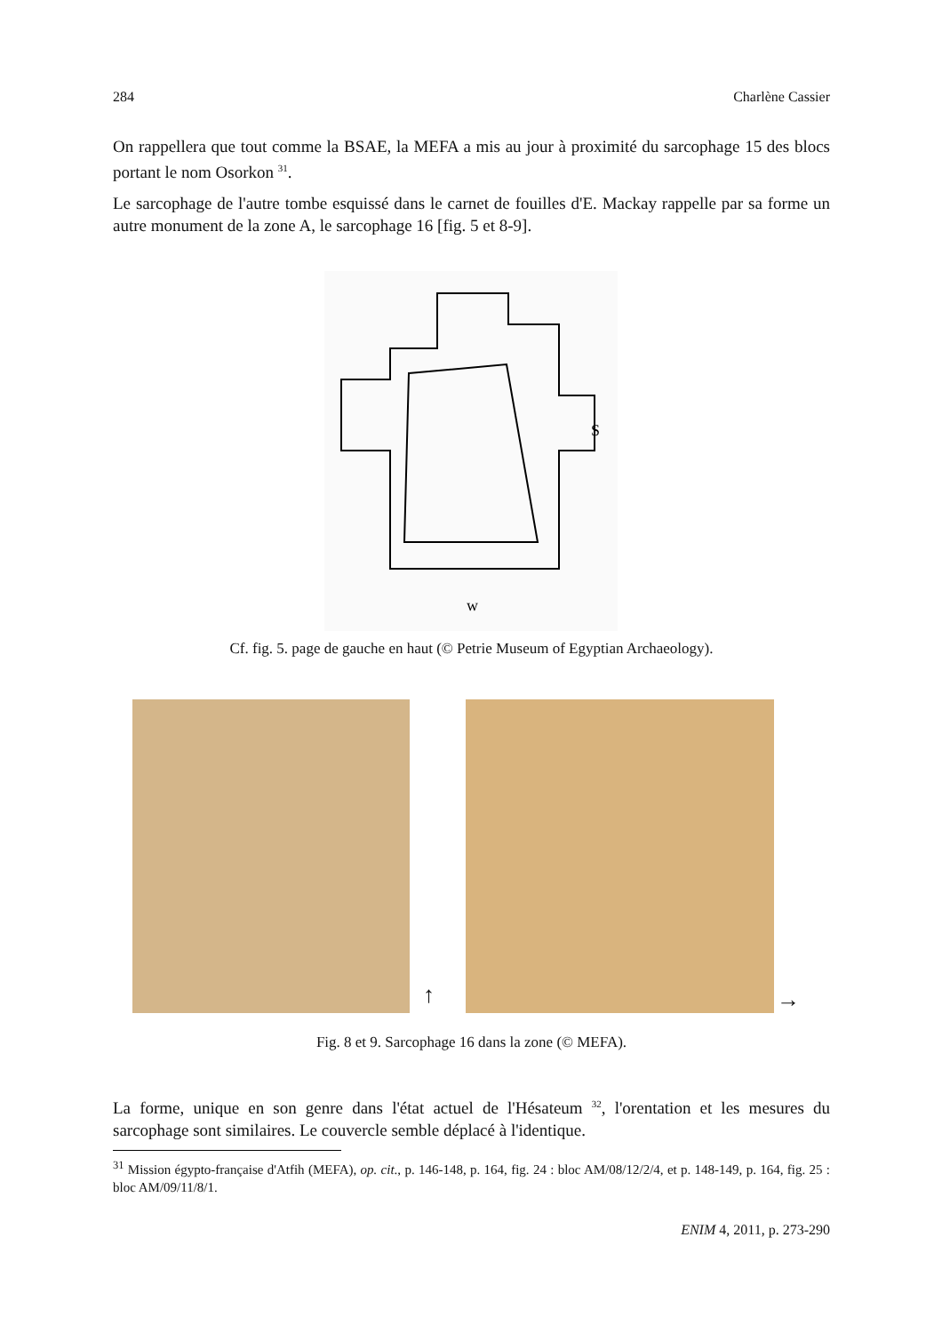284 Charlène Cassier
On rappellera que tout comme la BSAE, la MEFA a mis au jour à proximité du sarcophage 15 des blocs portant le nom Osorkon <sup>31</sup>.
Le sarcophage de l'autre tombe esquissé dans le carnet de fouilles d'E. Mackay rappelle par sa forme un autre monument de la zone A, le sarcophage 16 [fig. 5 et 8-9].
w
S
Cf. fig. 5. page de gauche en haut (© Petrie Museum of Egyptian Archaeology).
↑ →
Fig. 8 et 9. Sarcophage 16 dans la zone (© MEFA).
La forme, unique en son genre dans l'état actuel de l'Hésateum <sup>32</sup>, l'orentation et les mesures du sarcophage sont similaires. Le couvercle semble déplacé à l'identique.
<sup>31</sup> Mission égypto-française d'Atfih (MEFA), op. cit., p. 146-148, p. 164, fig. 24 : bloc AM/08/12/2/4, et p. 148-149, p. 164, fig. 25 : bloc AM/09/11/8/1.
ENIM 4, 2011, p. 273-290